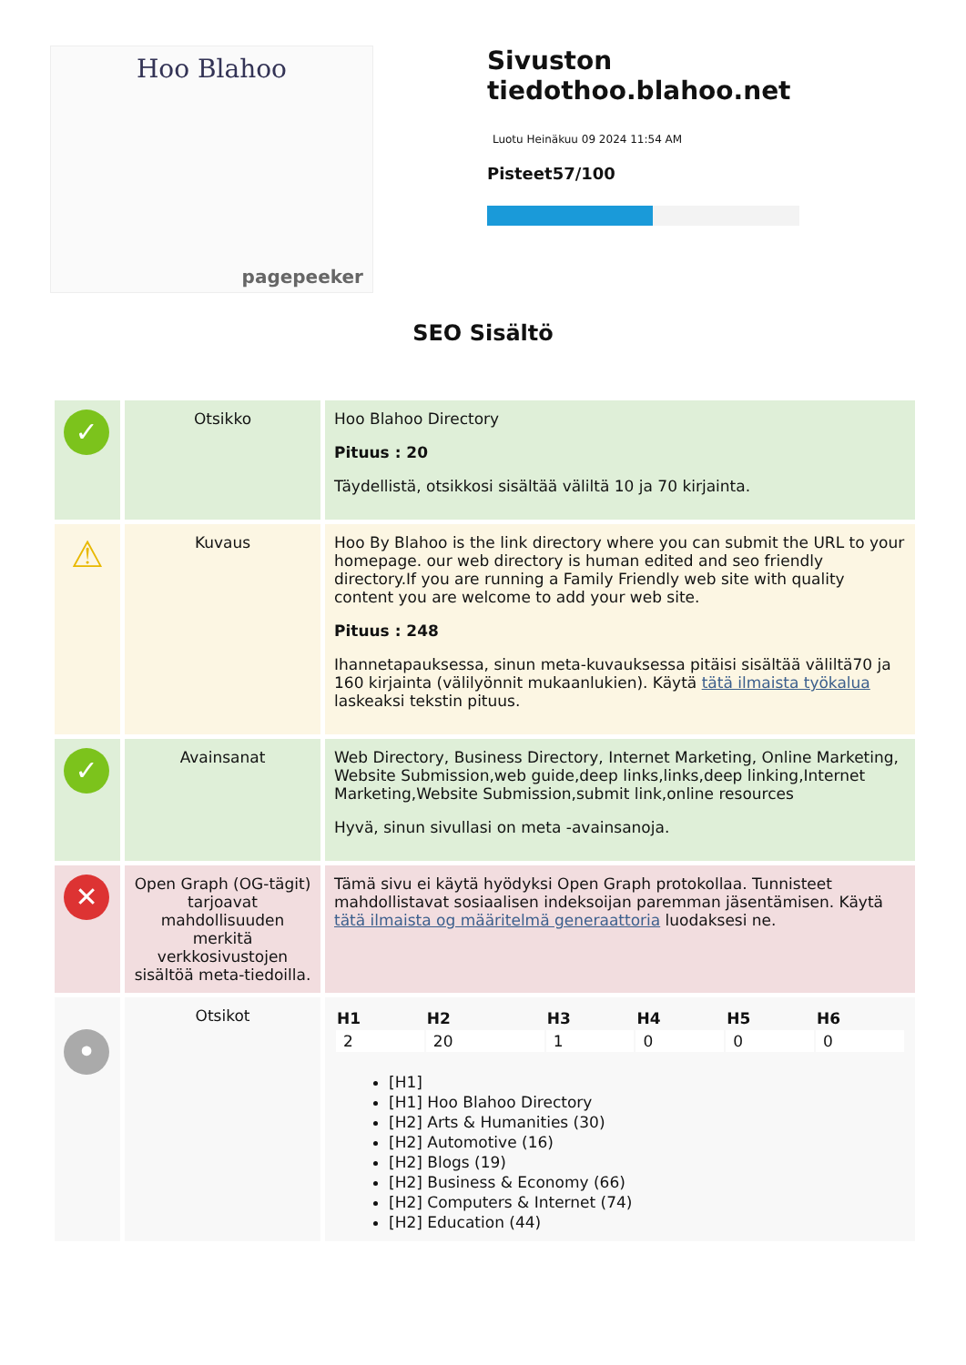Hoo Blahoo
pagepeeker
Sivuston tiedothoo.blahoo.net
Luotu Heinäkuu 09 2024 11:54 AM
Pisteet57/100
SEO Sisältö
| ✓ | Otsikko | Hoo Blahoo Directory Pituus : 20 Täydellistä, otsikkosi sisältää väliltä 10 ja 70 kirjainta. |
| ⚠ | Kuvaus | Hoo By Blahoo is the link directory where you can submit the URL to your homepage. our web directory is human edited and seo friendly directory.If you are running a Family Friendly web site with quality content you are welcome to add your web site. Pituus : 248 Ihannetapauksessa, sinun meta-kuvauksessa pitäisi sisältää väliltä70 ja 160 kirjainta (välilyönnit mukaanlukien). Käytä tätä ilmaista työkalua laskeaksi tekstin pituus. |
| ✓ | Avainsanat | Web Directory, Business Directory, Internet Marketing, Online Marketing, Website Submission,web guide,deep links,links,deep linking,Internet Marketing,Website Submission,submit link,online resources Hyvä, sinun sivullasi on meta -avainsanoja. |
| ✕ | Open Graph (OG-tägit) tarjoavat mahdollisuuden merkitä verkkosivustojen sisältöä meta-tiedoilla. | Tämä sivu ei käytä hyödyksi Open Graph protokollaa. Tunnisteet mahdollistavat sosiaalisen indeksoijan paremman jäsentämisen. Käytä tätä ilmaista og määritelmä generaattoria luodaksesi ne. |
| • | Otsikot | / H1 / H2 / H3 / H4 / H5 / H6 / / --- / --- / --- / --- / --- / --- / / 2 / 20 / 1 / 0 / 0 / 0 / [H1] [H1] Hoo Blahoo Directory [H2] Arts & Humanities (30) [H2] Automotive (16) [H2] Blogs (19) [H2] Business & Economy (66) [H2] Computers & Internet (74) [H2] Education (44) |